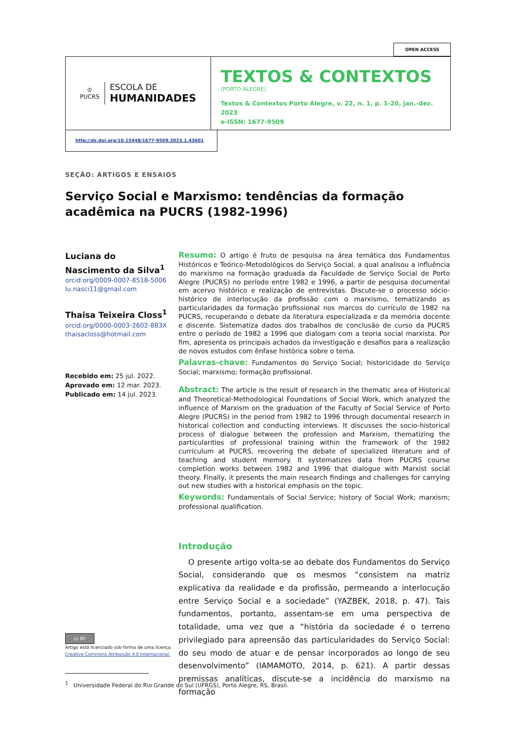OPEN ACCESS
♔
PUCRS
ESCOLA DE
HUMANIDADES
TEXTOS & CONTEXTOS
(PORTO ALEGRE)
Textos & Contextos Porto Alegre, v. 22, n. 1, p. 1-20, jan.-dez. 2023
e-ISSN: 1677-9509
http://dx.doi.org/10.15448/1677-9509.2023.1.43601
SEÇÃO: ARTIGOS E ENSAIOS
Serviço Social e Marxismo: tendências da formação acadêmica na PUCRS (1982-1996)
Luciana do Nascimento da Silva<sup>1</sup>
orcid.org/0009-0007-8518-5006
lu.nasci11@gmail.com
Thaisa Teixeira Closs<sup>1</sup>
orcid.org/0000-0003-2602-883X
thaisacloss@hotmail.com
Recebido em: 25 jul. 2022.
Aprovado em: 12 mar. 2023.
Publicado em: 14 jul. 2023.
Resumo: O artigo é fruto de pesquisa na área temática dos Fundamentos Históricos e Teórico-Metodológicos do Serviço Social, a qual analisou a influência do marxismo na formação graduada da Faculdade de Serviço Social de Porto Alegre (PUCRS) no período entre 1982 e 1996, a partir de pesquisa documental em acervo histórico e realização de entrevistas. Discute-se o processo sócio-histórico de interlocução da profissão com o marxismo, tematizando as particularidades da formação profissional nos marcos do currículo de 1982 na PUCRS, recuperando o debate da literatura especializada e da memória docente e discente. Sistematiza dados dos trabalhos de conclusão de curso da PUCRS entre o período de 1982 a 1996 que dialogam com a teoria social marxista. Por fim, apresenta os principais achados da investigação e desafios para a realização de novos estudos com ênfase histórica sobre o tema.
Palavras-chave: Fundamentos do Serviço Social; historicidade do Serviço Social; marxismo; formação profissional.
Abstract: The article is the result of research in the thematic area of Historical and Theoretical-Methodological Foundations of Social Work, which analyzed the influence of Marxism on the graduation of the Faculty of Social Service of Porto Alegre (PUCRS) in the period from 1982 to 1996 through documental research in historical collection and conducting interviews. It discusses the socio-historical process of dialogue between the profession and Marxism, thematizing the particularities of professional training within the framework of the 1982 curriculum at PUCRS, recovering the debate of specialized literature and of teaching and student memory. It systematizes data from PUCRS course completion works between 1982 and 1996 that dialogue with Marxist social theory. Finally, it presents the main research findings and challenges for carrying out new studies with a historical emphasis on the topic.
Keywords: Fundamentals of Social Service; history of Social Work; marxism; professional qualification.
Introdução
O presente artigo volta-se ao debate dos Fundamentos do Serviço Social, considerando que os mesmos “consistem na matriz explicativa da realidade e da profissão, permeando a interlocução entre Serviço Social e a sociedade” (YAZBEK, 2018, p. 47). Tais fundamentos, portanto, assentam-se em uma perspectiva de totalidade, uma vez que a “história da sociedade é o terreno privilegiado para apreensão das particularidades do Serviço Social: do seu modo de atuar e de pensar incorporados ao longo de seu desenvolvimento” (IAMAMOTO, 2014, p. 621). A partir dessas premissas analíticas, discute-se a incidência do marxismo na formação
cc BY
Artigo está licenciado sob forma de uma licença
Creative Commons Atribuição 4.0 Internacional.
<sup>1</sup> Universidade Federal do Rio Grande do Sul (UFRGS), Porto Alegre, RS, Brasil.